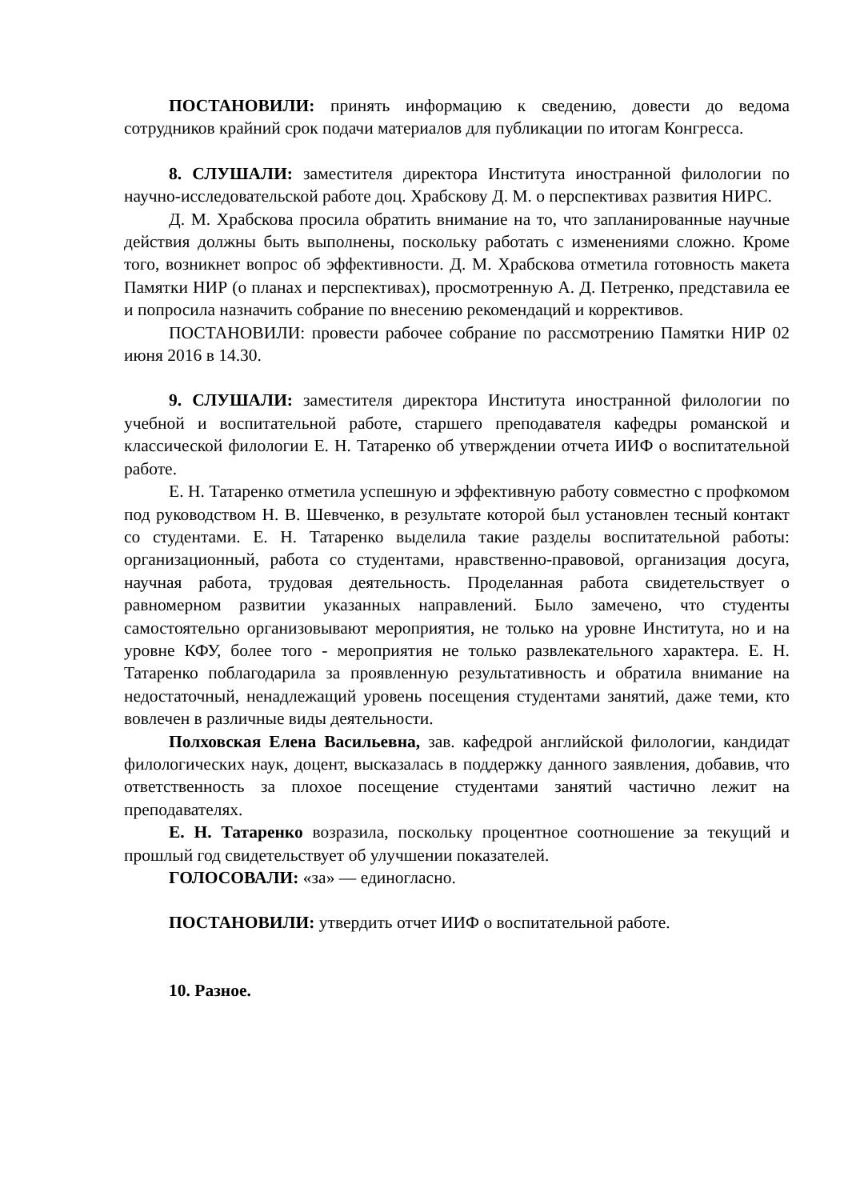ПОСТАНОВИЛИ: принять информацию к сведению, довести до ведома сотрудников крайний срок подачи материалов для публикации по итогам Конгресса.
8. СЛУШАЛИ: заместителя директора Института иностранной филологии по научно-исследовательской работе доц. Храбскову Д. М. о перспективах развития НИРС.
Д. М. Храбскова просила обратить внимание на то, что запланированные научные действия должны быть выполнены, поскольку работать с изменениями сложно. Кроме того, возникнет вопрос об эффективности. Д. М. Храбскова отметила готовность макета Памятки НИР (о планах и перспективах), просмотренную А. Д. Петренко, представила ее и попросила назначить собрание по внесению рекомендаций и коррективов.
ПОСТАНОВИЛИ: провести рабочее собрание по рассмотрению Памятки НИР 02 июня 2016 в 14.30.
9. СЛУШАЛИ: заместителя директора Института иностранной филологии по учебной и воспитательной работе, старшего преподавателя кафедры романской и классической филологии Е. Н. Татаренко об утверждении отчета ИИФ о воспитательной работе.
Е. Н. Татаренко отметила успешную и эффективную работу совместно с профкомом под руководством Н. В. Шевченко, в результате которой был установлен тесный контакт со студентами. Е. Н. Татаренко выделила такие разделы воспитательной работы: организационный, работа со студентами, нравственно-правовой, организация досуга, научная работа, трудовая деятельность. Проделанная работа свидетельствует о равномерном развитии указанных направлений. Было замечено, что студенты самостоятельно организовывают мероприятия, не только на уровне Института, но и на уровне КФУ, более того - мероприятия не только развлекательного характера. Е. Н. Татаренко поблагодарила за проявленную результативность и обратила внимание на недостаточный, ненадлежащий уровень посещения студентами занятий, даже теми, кто вовлечен в различные виды деятельности.
Полховская Елена Васильевна, зав. кафедрой английской филологии, кандидат филологических наук, доцент, высказалась в поддержку данного заявления, добавив, что ответственность за плохое посещение студентами занятий частично лежит на преподавателях.
Е. Н. Татаренко возразила, поскольку процентное соотношение за текущий и прошлый год свидетельствует об улучшении показателей.
ГОЛОСОВАЛИ: «за» — единогласно.
ПОСТАНОВИЛИ: утвердить отчет ИИФ о воспитательной работе.
10. Разное.